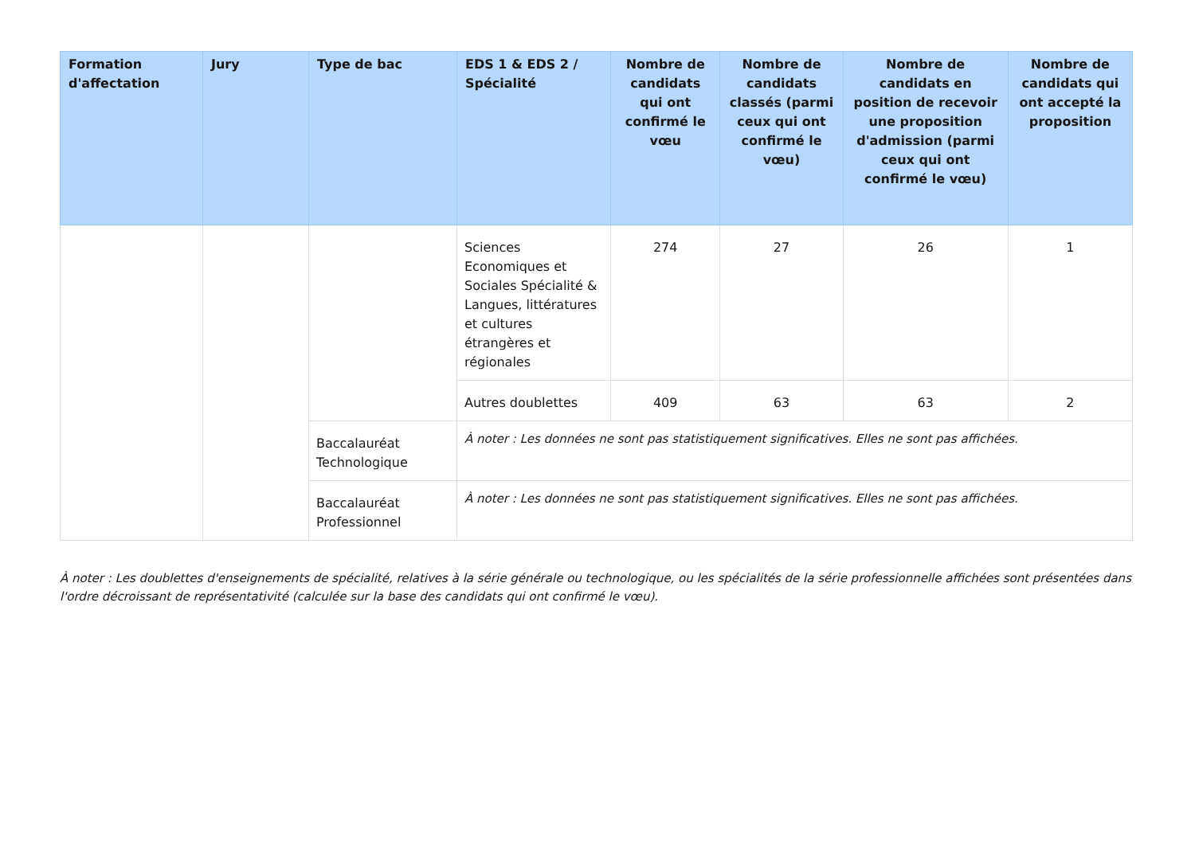| Formation d'affectation | Jury | Type de bac | EDS 1 & EDS 2 / Spécialité | Nombre de candidats qui ont confirmé le vœu | Nombre de candidats classés (parmi ceux qui ont confirmé le vœu) | Nombre de candidats en position de recevoir une proposition d'admission (parmi ceux qui ont confirmé le vœu) | Nombre de candidats qui ont accepté la proposition |
| --- | --- | --- | --- | --- | --- | --- | --- |
| | | | Sciences Economiques et Sociales Spécialité & Langues, littératures et cultures étrangères et régionales | 274 | 27 | 26 | 1 |
| | | | Autres doublettes | 409 | 63 | 63 | 2 |
| | | Baccalauréat Technologique | À noter : Les données ne sont pas statistiquement significatives. Elles ne sont pas affichées. | | | | |
| | | Baccalauréat Professionnel | À noter : Les données ne sont pas statistiquement significatives. Elles ne sont pas affichées. | | | | |
À noter : Les doublettes d'enseignements de spécialité, relatives à la série générale ou technologique, ou les spécialités de la série professionnelle affichées sont présentées dans l'ordre décroissant de représentativité (calculée sur la base des candidats qui ont confirmé le vœu).